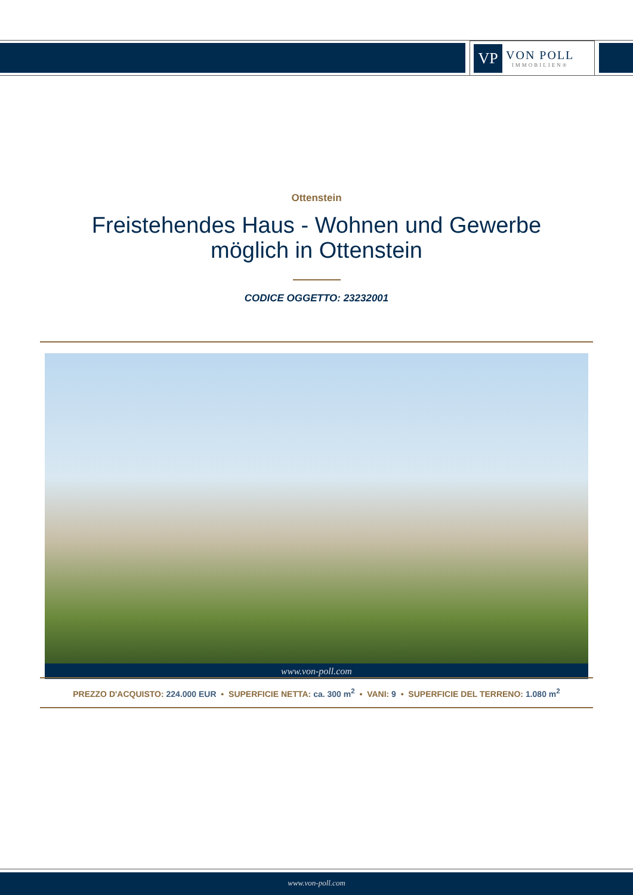VP
VON POLL
IMMOBILIEN®
Ottenstein
Freistehendes Haus - Wohnen und Gewerbe
möglich in Ottenstein
CODICE OGGETTO: 23232001
www.von-poll.com
PREZZO D'ACQUISTO: 224.000 EUR • SUPERFICIE NETTA: ca. 300 m<sup>2</sup> • VANI: 9 • SUPERFICIE DEL TERRENO: 1.080 m<sup>2</sup>
www.von-poll.com